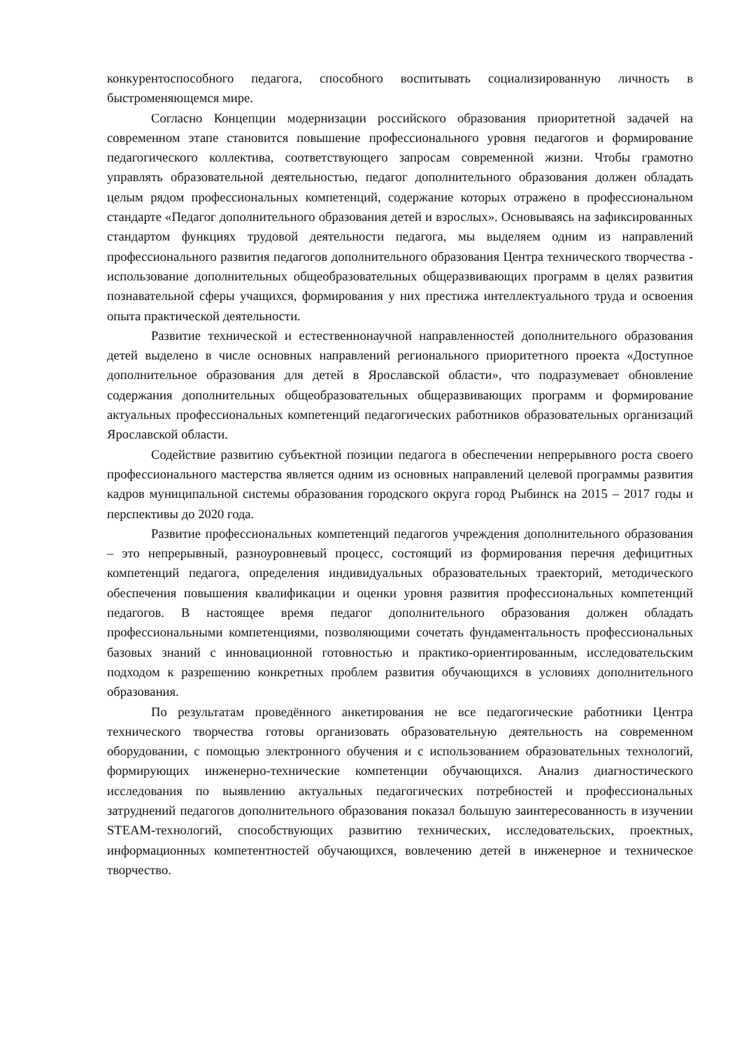конкурентоспособного педагога, способного воспитывать социализированную личность в быстроменяющемся мире.
Согласно Концепции модернизации российского образования приоритетной задачей на современном этапе становится повышение профессионального уровня педагогов и формирование педагогического коллектива, соответствующего запросам современной жизни. Чтобы грамотно управлять образовательной деятельностью, педагог дополнительного образования должен обладать целым рядом профессиональных компетенций, содержание которых отражено в профессиональном стандарте «Педагог дополнительного образования детей и взрослых». Основываясь на зафиксированных стандартом функциях трудовой деятельности педагога, мы выделяем одним из направлений профессионального развития педагогов дополнительного образования Центра технического творчества - использование дополнительных общеобразовательных общеразвивающих программ в целях развития познавательной сферы учащихся, формирования у них престижа интеллектуального труда и освоения опыта практической деятельности.
Развитие технической и естественнонаучной направленностей дополнительного образования детей выделено в числе основных направлений регионального приоритетного проекта «Доступное дополнительное образования для детей в Ярославской области», что подразумевает обновление содержания дополнительных общеобразовательных общеразвивающих программ и формирование актуальных профессиональных компетенций педагогических работников образовательных организаций Ярославской области.
Содействие развитию субъектной позиции педагога в обеспечении непрерывного роста своего профессионального мастерства является одним из основных направлений целевой программы развития кадров муниципальной системы образования городского округа город Рыбинск на 2015 – 2017 годы и перспективы до 2020 года.
Развитие профессиональных компетенций педагогов учреждения дополнительного образования – это непрерывный, разноуровневый процесс, состоящий из формирования перечня дефицитных компетенций педагога, определения индивидуальных образовательных траекторий, методического обеспечения повышения квалификации и оценки уровня развития профессиональных компетенций педагогов. В настоящее время педагог дополнительного образования должен обладать профессиональными компетенциями, позволяющими сочетать фундаментальность профессиональных базовых знаний с инновационной готовностью и практико-ориентированным, исследовательским подходом к разрешению конкретных проблем развития обучающихся в условиях дополнительного образования.
По результатам проведённого анкетирования не все педагогические работники Центра технического творчества готовы организовать образовательную деятельность на современном оборудовании, с помощью электронного обучения и с использованием образовательных технологий, формирующих инженерно-технические компетенции обучающихся. Анализ диагностического исследования по выявлению актуальных педагогических потребностей и профессиональных затруднений педагогов дополнительного образования показал большую заинтересованность в изучении STEAM-технологий, способствующих развитию технических, исследовательских, проектных, информационных компетентностей обучающихся, вовлечению детей в инженерное и техническое творчество.